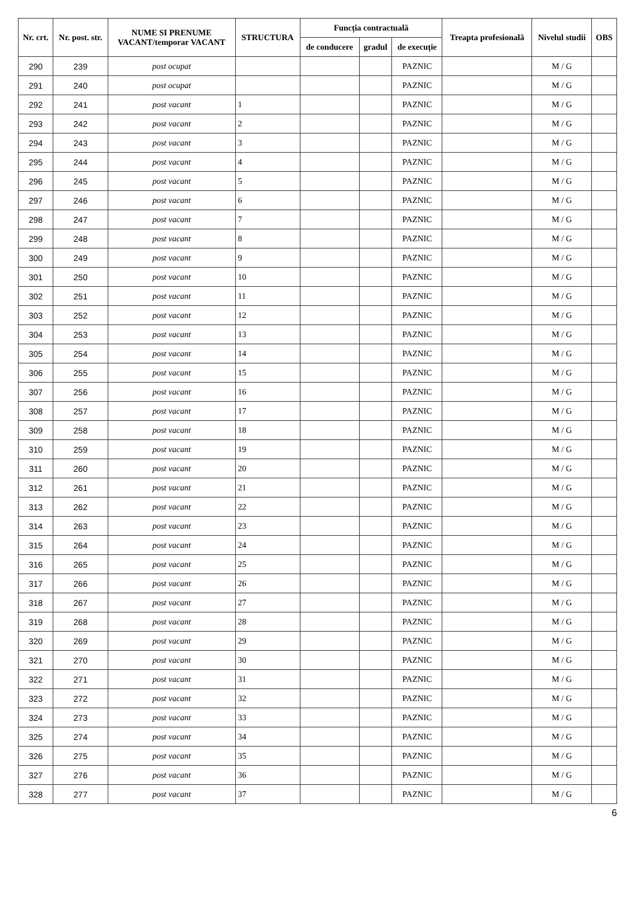| Nr. crt. | Nr. post. str. | NUME SI PRENUME VACANT/temporar VACANT | STRUCTURA | Funcția contractuală | | | Treapta profesională | Nivelul studii | OBS |
| --- | --- | --- | --- | --- | --- | --- | --- | --- | --- |
| | | | | de conducere | gradul | de execuție | | | |
| 290 | 239 | post ocupat | | | | PAZNIC | | M / G | |
| 291 | 240 | post ocupat | | | | PAZNIC | | M / G | |
| 292 | 241 | post vacant | 1 | | | PAZNIC | | M / G | |
| 293 | 242 | post vacant | 2 | | | PAZNIC | | M / G | |
| 294 | 243 | post vacant | 3 | | | PAZNIC | | M / G | |
| 295 | 244 | post vacant | 4 | | | PAZNIC | | M / G | |
| 296 | 245 | post vacant | 5 | | | PAZNIC | | M / G | |
| 297 | 246 | post vacant | 6 | | | PAZNIC | | M / G | |
| 298 | 247 | post vacant | 7 | | | PAZNIC | | M / G | |
| 299 | 248 | post vacant | 8 | | | PAZNIC | | M / G | |
| 300 | 249 | post vacant | 9 | | | PAZNIC | | M / G | |
| 301 | 250 | post vacant | 10 | | | PAZNIC | | M / G | |
| 302 | 251 | post vacant | 11 | | | PAZNIC | | M / G | |
| 303 | 252 | post vacant | 12 | | | PAZNIC | | M / G | |
| 304 | 253 | post vacant | 13 | | | PAZNIC | | M / G | |
| 305 | 254 | post vacant | 14 | | | PAZNIC | | M / G | |
| 306 | 255 | post vacant | 15 | | | PAZNIC | | M / G | |
| 307 | 256 | post vacant | 16 | | | PAZNIC | | M / G | |
| 308 | 257 | post vacant | 17 | | | PAZNIC | | M / G | |
| 309 | 258 | post vacant | 18 | | | PAZNIC | | M / G | |
| 310 | 259 | post vacant | 19 | | | PAZNIC | | M / G | |
| 311 | 260 | post vacant | 20 | | | PAZNIC | | M / G | |
| 312 | 261 | post vacant | 21 | | | PAZNIC | | M / G | |
| 313 | 262 | post vacant | 22 | | | PAZNIC | | M / G | |
| 314 | 263 | post vacant | 23 | | | PAZNIC | | M / G | |
| 315 | 264 | post vacant | 24 | | | PAZNIC | | M / G | |
| 316 | 265 | post vacant | 25 | | | PAZNIC | | M / G | |
| 317 | 266 | post vacant | 26 | | | PAZNIC | | M / G | |
| 318 | 267 | post vacant | 27 | | | PAZNIC | | M / G | |
| 319 | 268 | post vacant | 28 | | | PAZNIC | | M / G | |
| 320 | 269 | post vacant | 29 | | | PAZNIC | | M / G | |
| 321 | 270 | post vacant | 30 | | | PAZNIC | | M / G | |
| 322 | 271 | post vacant | 31 | | | PAZNIC | | M / G | |
| 323 | 272 | post vacant | 32 | | | PAZNIC | | M / G | |
| 324 | 273 | post vacant | 33 | | | PAZNIC | | M / G | |
| 325 | 274 | post vacant | 34 | | | PAZNIC | | M / G | |
| 326 | 275 | post vacant | 35 | | | PAZNIC | | M / G | |
| 327 | 276 | post vacant | 36 | | | PAZNIC | | M / G | |
| 328 | 277 | post vacant | 37 | | | PAZNIC | | M / G | |
6